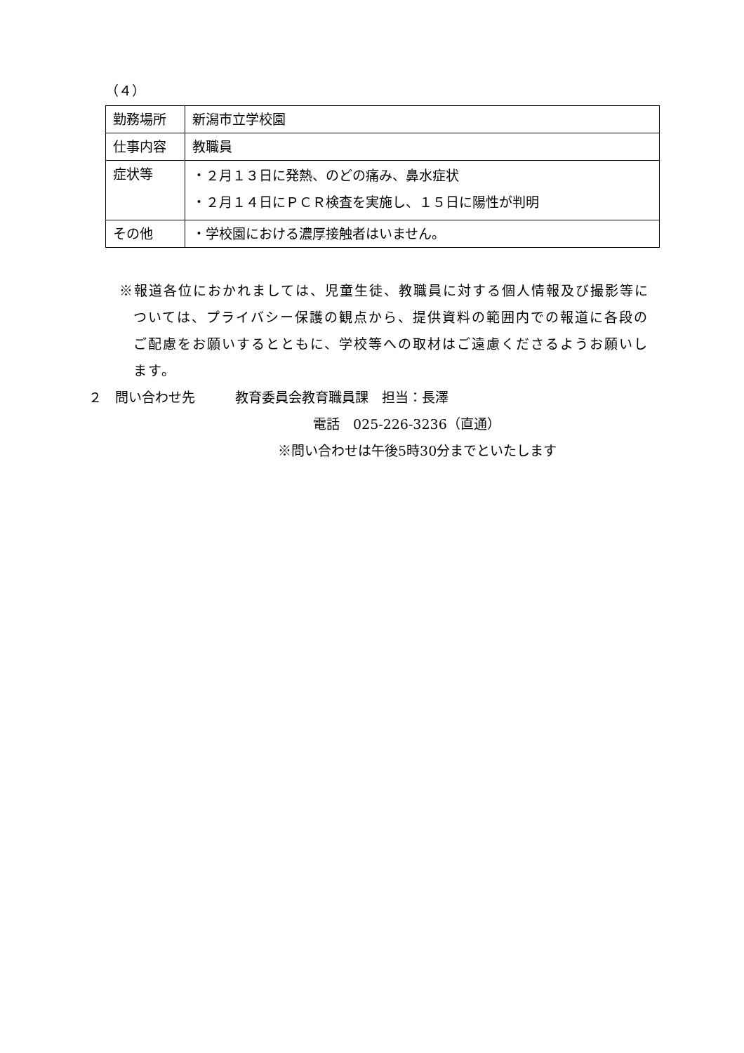（４）
| 勤務場所 | 新潟市立学校園 |
| 仕事内容 | 教職員 |
| 症状等 | ・２月１３日に発熱、のどの痛み、鼻水症状 ・２月１４日にＰＣＲ検査を実施し、１５日に陽性が判明 |
| その他 | ・学校園における濃厚接触者はいません。 |
※報道各位におかれましては、児童生徒、教職員に対する個人情報及び撮影等については、プライバシー保護の観点から、提供資料の範囲内での報道に各段のご配慮をお願いするとともに、学校等への取材はご遠慮くださるようお願いします。
２　問い合わせ先　　　教育委員会教育職員課　担当：長澤
電話　025-226-3236（直通）
※問い合わせは午後5時30分までといたします